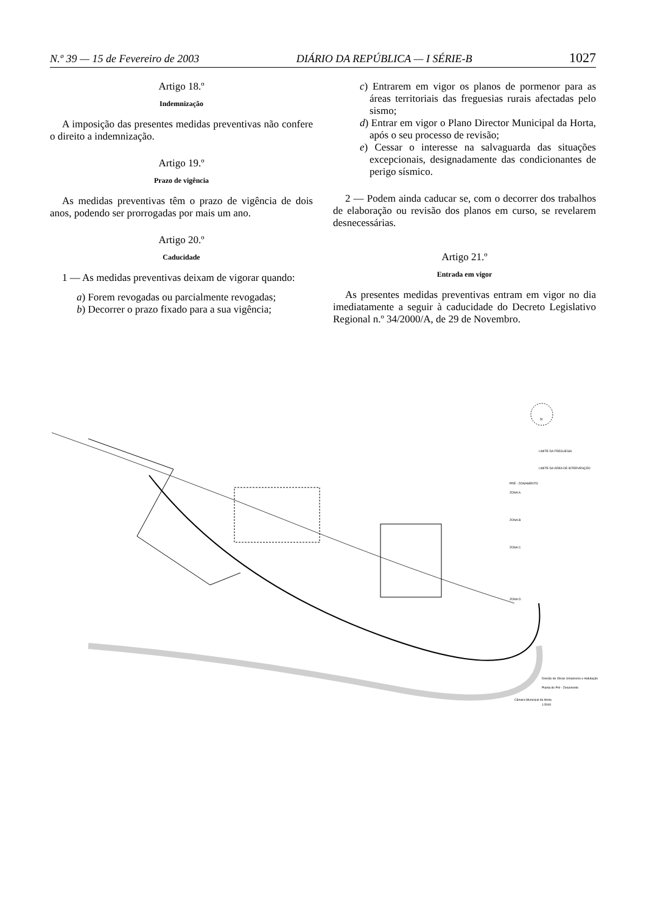N.º 39 — 15 de Fevereiro de 2003 DIÁRIO DA REPÚBLICA — I SÉRIE-B 1027
Artigo 18.º
Indemnização
A imposição das presentes medidas preventivas não confere o direito a indemnização.
Artigo 19.º
Prazo de vigência
As medidas preventivas têm o prazo de vigência de dois anos, podendo ser prorrogadas por mais um ano.
Artigo 20.º
Caducidade
1 — As medidas preventivas deixam de vigorar quando:
a) Forem revogadas ou parcialmente revogadas;
b) Decorrer o prazo fixado para a sua vigência;
c) Entrarem em vigor os planos de pormenor para as áreas territoriais das freguesias rurais afectadas pelo sismo;
d) Entrar em vigor o Plano Director Municipal da Horta, após o seu processo de revisão;
e) Cessar o interesse na salvaguarda das situações excepcionais, designadamente das condicionantes de perigo sísmico.
2 — Podem ainda caducar se, com o decorrer dos trabalhos de elaboração ou revisão dos planos em curso, se revelarem desnecessárias.
Artigo 21.º
Entrada em vigor
As presentes medidas preventivas entram em vigor no dia imediatamente a seguir à caducidade do Decreto Legislativo Regional n.º 34/2000/A, de 29 de Novembro.
N
LIMITE DA FREGUESIA
LIMITE DA ÁREA DE INTERVENÇÃO
PRÉ - ZONAMENTO
ZONA A
ZONA B
ZONA C
ZONA D
Câmara Municipal da Horta
Divisão de Obras Urbanismo e Habitação
Planta do Pré - Zonamento
1:5000